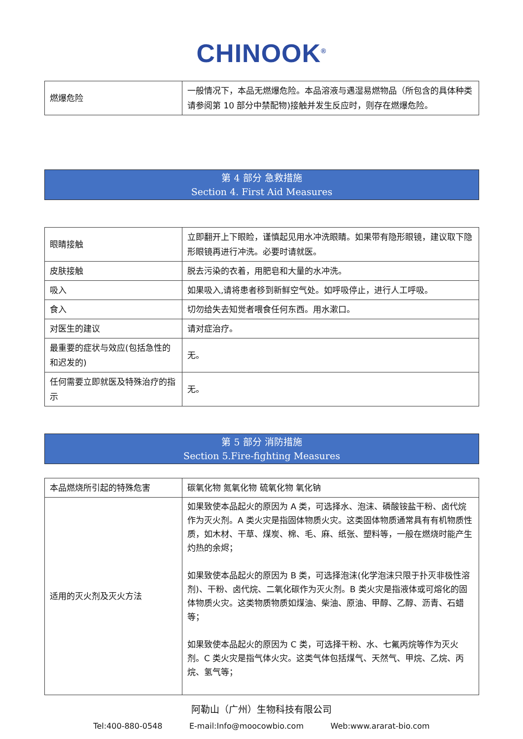CHINOOK<sup>®</sup>
| 燃爆危险 | 一般情况下，本品无燃爆危险。本品溶液与遇湿易燃物品（所包含的具体种类请参阅第 10 部分中禁配物)接触并发生反应时，则存在燃爆危险。 |
第 4 部分 急救措施
Section 4. First Aid Measures
| 眼睛接触 | 立即翻开上下眼睑，谨慎起见用水冲洗眼睛。如果带有隐形眼镜，建议取下隐形眼镜再进行冲洗。必要时请就医。 |
| 皮肤接触 | 脱去污染的衣着，用肥皂和大量的水冲洗。 |
| 吸入 | 如果吸入,请将患者移到新鲜空气处。如呼吸停止，进行人工呼吸。 |
| 食入 | 切勿给失去知觉者喂食任何东西。用水漱口。 |
| 对医生的建议 | 请对症治疗。 |
| 最重要的症状与效应(包括急性的和迟发的) | 无。 |
| 任何需要立即就医及特殊治疗的指示 | 无。 |
第 5 部分 消防措施
Section 5.Fire-fighting Measures
| 本品燃烧所引起的特殊危害 | 碳氧化物 氮氧化物 硫氧化物 氧化钠 |
| 适用的灭火剂及灭火方法 | 如果致使本品起火的原因为 A 类，可选择水、泡沫、磷酸铵盐干粉、卤代烷作为灭火剂。A 类火灾是指固体物质火灾。这类固体物质通常具有有机物质性质，如木材、干草、煤炭、棉、毛、麻、纸张、塑料等，一般在燃烧时能产生灼热的余烬； 如果致使本品起火的原因为 B 类，可选择泡沫(化学泡沫只限于扑灭非极性溶剂)、干粉、卤代烷、二氧化碳作为灭火剂。B 类火灾是指液体或可熔化的固体物质火灾。这类物质物质如煤油、柴油、原油、甲醇、乙醇、沥青、石蜡等； 如果致使本品起火的原因为 C 类，可选择干粉、水、七氟丙烷等作为灭火剂。C 类火灾是指气体火灾。这类气体包括煤气、天然气、甲烷、乙烷、丙烷、氢气等； |
阿勒山（广州）生物科技有限公司
Tel:400-880-0548 E-mail:Info@moocowbio.com Web:www.ararat-bio.com